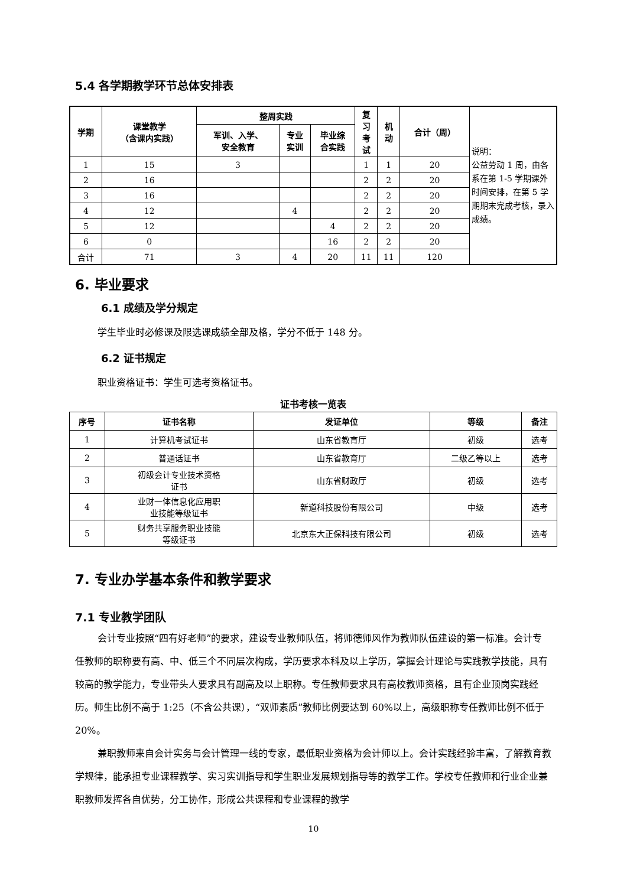5.4 各学期教学环节总体安排表
| 学期 | 课堂教学 （含课内实践） | 整周实践 | | | 复 习 考 试 | 机 动 | 合计（周） | 说明： 公益劳动 1 周，由各系在第 1-5 学期课外时间安排，在第 5 学期期末完成考核，录入成绩。 |
| | | 军训、入学、 安全教育 | 专业 实训 | 毕业综 合实践 | | | | |
| 1 | 15 | 3 | | | 1 | 1 | 20 | |
| 2 | 16 | | | | 2 | 2 | 20 | |
| 3 | 16 | | | | 2 | 2 | 20 | |
| 4 | 12 | | 4 | | 2 | 2 | 20 | |
| 5 | 12 | | | 4 | 2 | 2 | 20 | |
| 6 | 0 | | | 16 | 2 | 2 | 20 | |
| 合计 | 71 | 3 | 4 | 20 | 11 | 11 | 120 | |
6. 毕业要求
6.1 成绩及学分规定
学生毕业时必修课及限选课成绩全部及格，学分不低于 148 分。
6.2 证书规定
职业资格证书：学生可选考资格证书。
证书考核一览表
| 序号 | 证书名称 | 发证单位 | 等级 | 备注 |
| --- | --- | --- | --- | --- |
| 1 | 计算机考试证书 | 山东省教育厅 | 初级 | 选考 |
| 2 | 普通话证书 | 山东省教育厅 | 二级乙等以上 | 选考 |
| 3 | 初级会计专业技术资格 证书 | 山东省财政厅 | 初级 | 选考 |
| 4 | 业财一体信息化应用职 业技能等级证书 | 新道科技股份有限公司 | 中级 | 选考 |
| 5 | 财务共享服务职业技能 等级证书 | 北京东大正保科技有限公司 | 初级 | 选考 |
7. 专业办学基本条件和教学要求
7.1 专业教学团队
会计专业按照“四有好老师”的要求，建设专业教师队伍，将师德师风作为教师队伍建设的第一标准。会计专任教师的职称要有高、中、低三个不同层次构成，学历要求本科及以上学历，掌握会计理论与实践教学技能，具有较高的教学能力，专业带头人要求具有副高及以上职称。专任教师要求具有高校教师资格，且有企业顶岗实践经历。师生比例不高于 1:25（不含公共课），“双师素质”教师比例要达到 60%以上，高级职称专任教师比例不低于 20%。
兼职教师来自会计实务与会计管理一线的专家，最低职业资格为会计师以上。会计实践经验丰富，了解教育教学规律，能承担专业课程教学、实习实训指导和学生职业发展规划指导等的教学工作。学校专任教师和行业企业兼职教师发挥各自优势，分工协作，形成公共课程和专业课程的教学
10